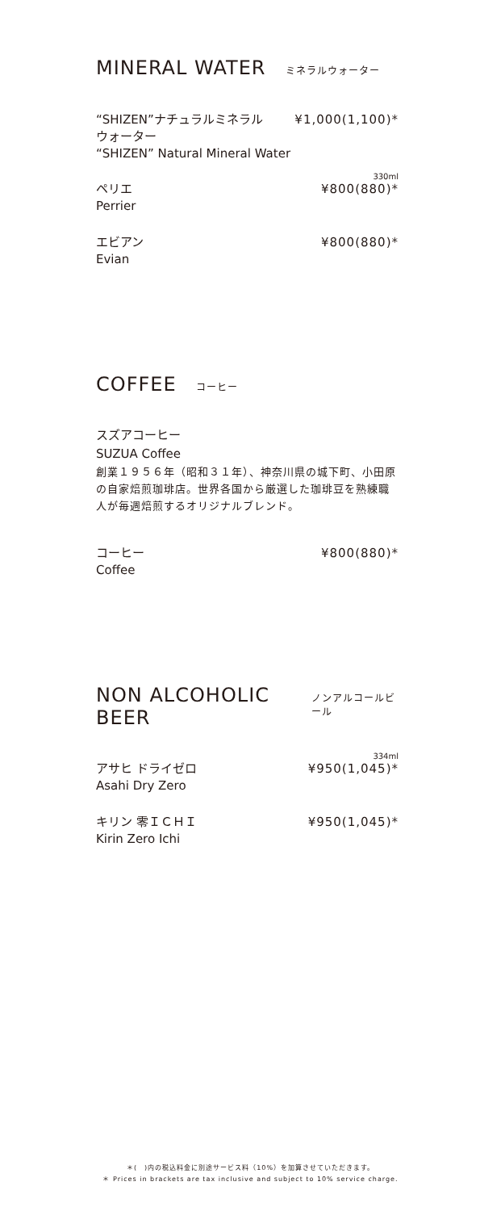MINERAL WATER ミネラルウォーター
“SHIZEN”ナチュラルミネラル
ウォーター
“SHIZEN” Natural Mineral Water
¥1,000(1,100)*
330ml
ペリエ
Perrier
¥800(880)*
エビアン
Evian
¥800(880)*
COFFEE コーヒー
スズアコーヒー
SUZUA Coffee
創業１９５６年（昭和３１年）、神奈川県の城下町、小田原の自家焙煎珈琲店。世界各国から厳選した珈琲豆を熟練職人が毎週焙煎するオリジナルブレンド。
コーヒー
Coffee
¥800(880)*
NON ALCOHOLIC BEER ノンアルコールビール
334ml
アサヒ ドライゼロ
Asahi Dry Zero
¥950(1,045)*
キリン 零ＩＣＨＩ
Kirin Zero Ichi
¥950(1,045)*
＊(　)内の税込料金に別途サービス料（10%）を加算させていただきます。
＊ Prices in brackets are tax inclusive and subject to 10% service charge.